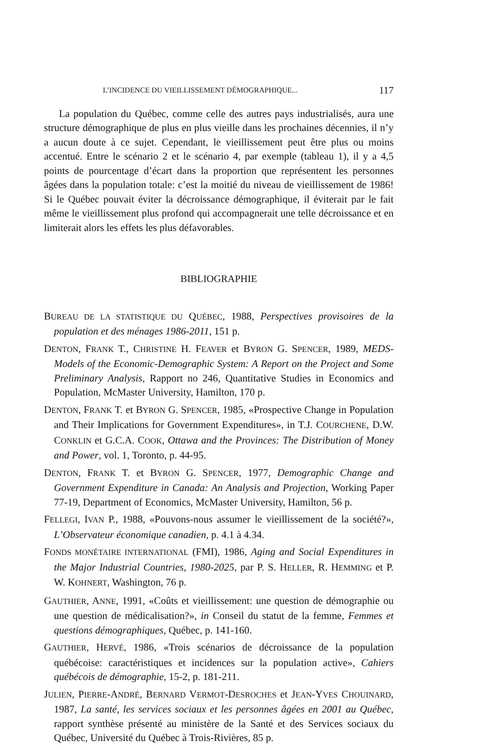L’INCIDENCE DU VIEILLISSEMENT DÉMOGRAPHIQUE... 117
La population du Québec, comme celle des autres pays industrialisés, aura une structure démographique de plus en plus vieille dans les prochaines décennies, il n’y a aucun doute à ce sujet. Cependant, le vieillissement peut être plus ou moins accentué. Entre le scénario 2 et le scénario 4, par exemple (tableau 1), il y a 4,5 points de pourcentage d’écart dans la proportion que représentent les personnes âgées dans la population totale: c’est la moitié du niveau de vieillissement de 1986! Si le Québec pouvait éviter la décroissance démographique, il éviterait par le fait même le vieillissement plus profond qui accompagnerait une telle décroissance et en limiterait alors les effets les plus défavorables.
BIBLIOGRAPHIE
BUREAU DE LA STATISTIQUE DU QUÉBEC, 1988, Perspectives provisoires de la population et des ménages 1986-2011, 151 p.
DENTON, FRANK T., CHRISTINE H. FEAVER et BYRON G. SPENCER, 1989, MEDS-Models of the Economic-Demographic System: A Report on the Project and Some Preliminary Analysis, Rapport no 246, Quantitative Studies in Economics and Population, McMaster University, Hamilton, 170 p.
DENTON, FRANK T. et BYRON G. SPENCER, 1985, «Prospective Change in Population and Their Implications for Government Expenditures», in T.J. COURCHENE, D.W. CONKLIN et G.C.A. COOK, Ottawa and the Provinces: The Distribution of Money and Power, vol. 1, Toronto, p. 44-95.
DENTON, FRANK T. et BYRON G. SPENCER, 1977, Demographic Change and Government Expenditure in Canada: An Analysis and Projection, Working Paper 77-19, Department of Economics, McMaster University, Hamilton, 56 p.
FELLEGI, IVAN P., 1988, «Pouvons-nous assumer le vieillissement de la société?», L’Observateur économique canadien, p. 4.1 à 4.34.
FONDS MONÉTAIRE INTERNATIONAL (FMI), 1986, Aging and Social Expenditures in the Major Industrial Countries, 1980-2025, par P. S. HELLER, R. HEMMING et P. W. KOHNERT, Washington, 76 p.
GAUTHIER, ANNE, 1991, «Coûts et vieillissement: une question de démographie ou une question de médicalisation?», in Conseil du statut de la femme, Femmes et questions démographiques, Québec, p. 141-160.
GAUTHIER, HERVÉ, 1986, «Trois scénarios de décroissance de la population québécoise: caractéristiques et incidences sur la population active», Cahiers québécois de démographie, 15-2, p. 181-211.
JULIEN, PIERRE-ANDRÉ, BERNARD VERMOT-DESROCHES et JEAN-YVES CHOUINARD, 1987, La santé, les services sociaux et les personnes âgées en 2001 au Québec, rapport synthèse présenté au ministère de la Santé et des Services sociaux du Québec, Université du Québec à Trois-Rivières, 85 p.